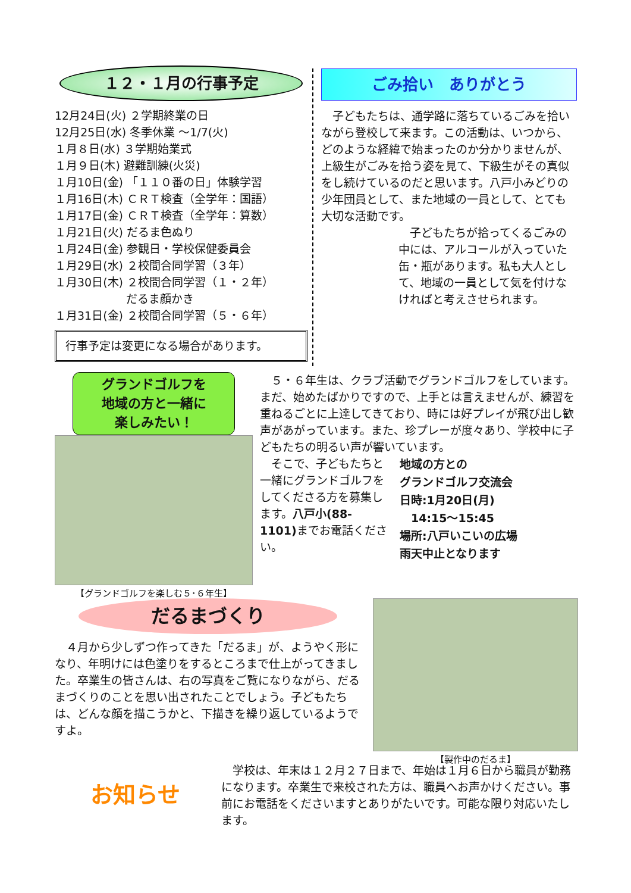１２・１月の行事予定
12月24日(火) ２学期終業の日
12月25日(水) 冬季休業 ～1/7(火)
１月８日(水) ３学期始業式
１月９日(木) 避難訓練(火災)
１月10日(金) 「１１０番の日」体験学習
１月16日(木) ＣＲＴ検査（全学年：国語）
１月17日(金) ＣＲＴ検査（全学年：算数）
１月21日(火) だるま色ぬり
１月24日(金) 参観日・学校保健委員会
１月29日(水) ２校間合同学習（３年）
１月30日(木) ２校間合同学習（１・２年）
　　　　　　 だるま顔かき
１月31日(金) ２校間合同学習（５・６年）
行事予定は変更になる場合があります。
ごみ拾い　ありがとう
子どもたちは、通学路に落ちているごみを拾いながら登校して来ます。この活動は、いつから、どのような経緯で始まったのか分かりませんが、上級生がごみを拾う姿を見て、下級生がその真似をし続けているのだと思います。八戸小みどりの少年団員として、また地域の一員として、とても大切な活動です。
子どもたちが拾ってくるごみの中には、アルコールが入っていた缶・瓶があります。私も大人として、地域の一員として気を付けなければと考えさせられます。
グランドゴルフを
地域の方と一緒に
楽しみたい！
【グランドゴルフを楽しむ５･６年生】
５・６年生は、クラブ活動でグランドゴルフをしています。まだ、始めたばかりですので、上手とは言えませんが、練習を重ねるごとに上達してきており、時には好プレイが飛び出し歓声があがっています。また、珍プレーが度々あり、学校中に子どもたちの明るい声が響いています。
地域の方との
グランドゴルフ交流会
日時:1月20日(月)
　14:15～15:45
場所:八戸いこいの広場
雨天中止となります
そこで、子どもたちと一緒にグランドゴルフをしてくださる方を募集します。八戸小(88-1101) までお電話ください。
【製作中のだるま】
だるまづくり
４月から少しずつ作ってきた「だるま」が、ようやく形になり、年明けには色塗りをするところまで仕上がってきました。卒業生の皆さんは、右の写真をご覧になりながら、だるまづくりのことを思い出されたことでしょう。子どもたちは、どんな顔を描こうかと、下描きを繰り返しているようですよ。
お知らせ
学校は、年末は１２月２７日まで、年始は１月６日から職員が勤務になります。卒業生で来校された方は、職員へお声かけください。事前にお電話をくださいますとありがたいです。可能な限り対応いたします。